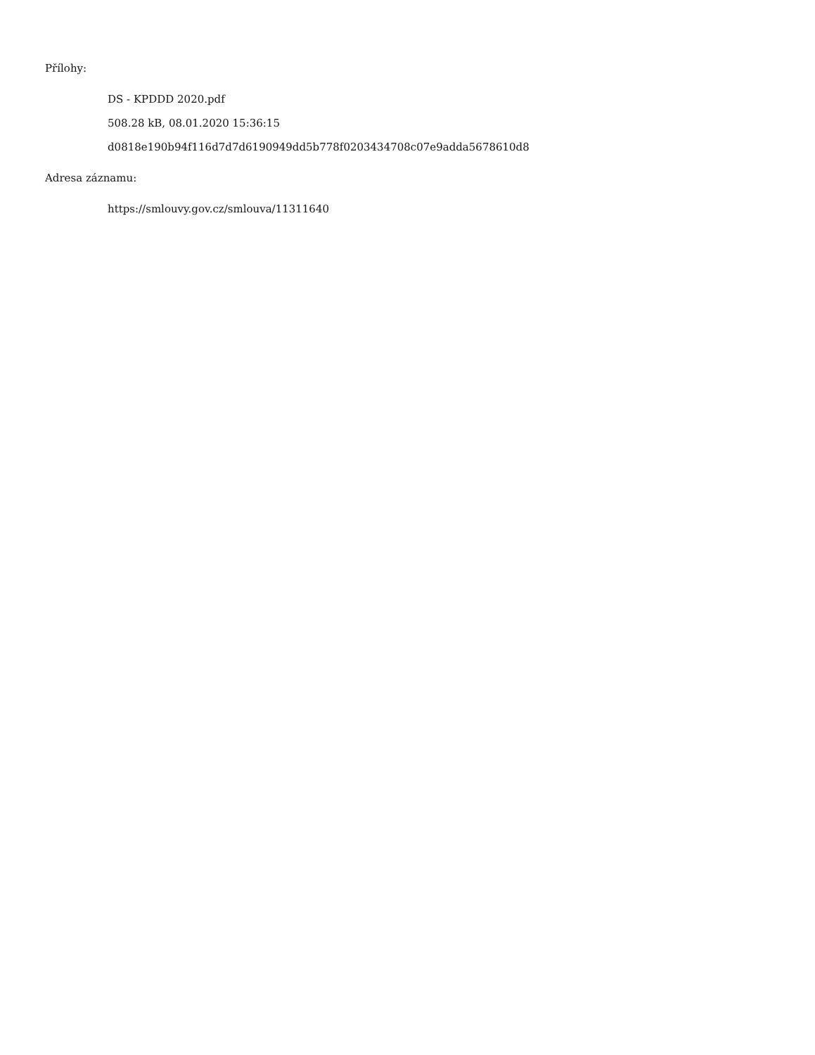Přílohy:
DS - KPDDD 2020.pdf
508.28 kB, 08.01.2020 15:36:15
d0818e190b94f116d7d7d6190949dd5b778f0203434708c07e9adda5678610d8
Adresa záznamu:
https://smlouvy.gov.cz/smlouva/11311640